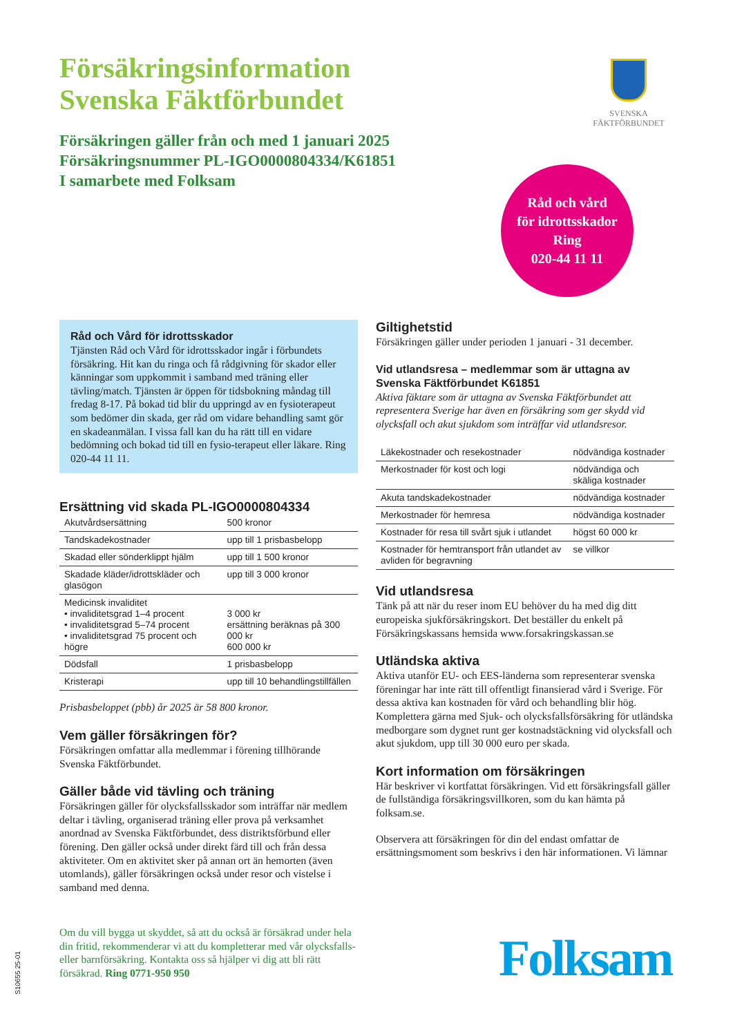Försäkringsinformation
Svenska Fäktförbundet
Försäkringen gäller från och med 1 januari 2025
Försäkringsnummer PL-IGO0000804334/K61851
I samarbete med Folksam
SVENSKA
FÄKTFÖRBUNDET
Råd och vård
för idrottsskador
Ring
020-44 11 11
Råd och Vård för idrottsskador
Tjänsten Råd och Vård för idrottsskador ingår i förbundets försäkring. Hit kan du ringa och få rådgivning för skador eller känningar som uppkommit i samband med träning eller tävling/match. Tjänsten är öppen för tidsbokning måndag till fredag 8-17. På bokad tid blir du uppringd av en fysioterapeut som bedömer din skada, ger råd om vidare behandling samt gör en skadeanmälan. I vissa fall kan du ha rätt till en vidare bedömning och bokad tid till en fysio-terapeut eller läkare. Ring 020-44 11 11.
Ersättning vid skada PL-IGO0000804334
| Akutvårdsersättning | 500 kronor |
| Tandskadekostnader | upp till 1 prisbasbelopp |
| Skadad eller sönderklippt hjälm | upp till 1 500 kronor |
| Skadade kläder/idrottskläder och glasögon | upp till 3 000 kronor |
| Medicinsk invaliditet • invaliditetsgrad 1–4 procent • invaliditetsgrad 5–74 procent • invaliditetsgrad 75 procent och högre | 3 000 kr ersättning beräknas på 300 000 kr 600 000 kr |
| Dödsfall | 1 prisbasbelopp |
| Kristerapi | upp till 10 behandlingstillfällen |
Prisbasbeloppet (pbb) år 2025 är 58 800 kronor.
Vem gäller försäkringen för?
Försäkringen omfattar alla medlemmar i förening tillhörande Svenska Fäktförbundet.
Gäller både vid tävling och träning
Försäkringen gäller för olycksfallsskador som inträffar när medlem deltar i tävling, organiserad träning eller prova på verksamhet anordnad av Svenska Fäktförbundet, dess distriktsförbund eller förening. Den gäller också under direkt färd till och från dessa aktiviteter. Om en aktivitet sker på annan ort än hemorten (även utomlands), gäller försäkringen också under resor och vistelse i samband med denna.
Giltighetstid
Försäkringen gäller under perioden 1 januari - 31 december.
Vid utlandsresa – medlemmar som är uttagna av Svenska Fäktförbundet K61851
Aktiva fäktare som är uttagna av Svenska Fäktförbundet att representera Sverige har även en försäkring som ger skydd vid olycksfall och akut sjukdom som inträffar vid utlandsresor.
| Läkekostnader och resekostnader | nödvändiga kostnader |
| Merkostnader för kost och logi | nödvändiga och skäliga kostnader |
| Akuta tandskadekostnader | nödvändiga kostnader |
| Merkostnader för hemresa | nödvändiga kostnader |
| Kostnader för resa till svårt sjuk i utlandet | högst 60 000 kr |
| Kostnader för hemtransport från utlandet av avliden för begravning | se villkor |
Vid utlandsresa
Tänk på att när du reser inom EU behöver du ha med dig ditt europeiska sjukförsäkringskort. Det beställer du enkelt på Försäkringskassans hemsida www.forsakringskassan.se
Utländska aktiva
Aktiva utanför EU- och EES-länderna som representerar svenska föreningar har inte rätt till offentligt finansierad vård i Sverige. För dessa aktiva kan kostnaden för vård och behandling blir hög. Komplettera gärna med Sjuk- och olycksfallsförsäkring för utländska medborgare som dygnet runt ger kostnadstäckning vid olycksfall och akut sjukdom, upp till 30 000 euro per skada.
Kort information om försäkringen
Här beskriver vi kortfattat försäkringen. Vid ett försäkringsfall gäller de fullständiga försäkringsvillkoren, som du kan hämta på folksam.se.
Observera att försäkringen för din del endast omfattar de ersättningsmoment som beskrivs i den här informationen. Vi lämnar
Om du vill bygga ut skyddet, så att du också är försäkrad under hela din fritid, rekommenderar vi att du kompletterar med vår olycksfalls- eller barnförsäkring. Kontakta oss så hjälper vi dig att bli rätt försäkrad. Ring 0771-950 950
Folksam
S10655 25-01